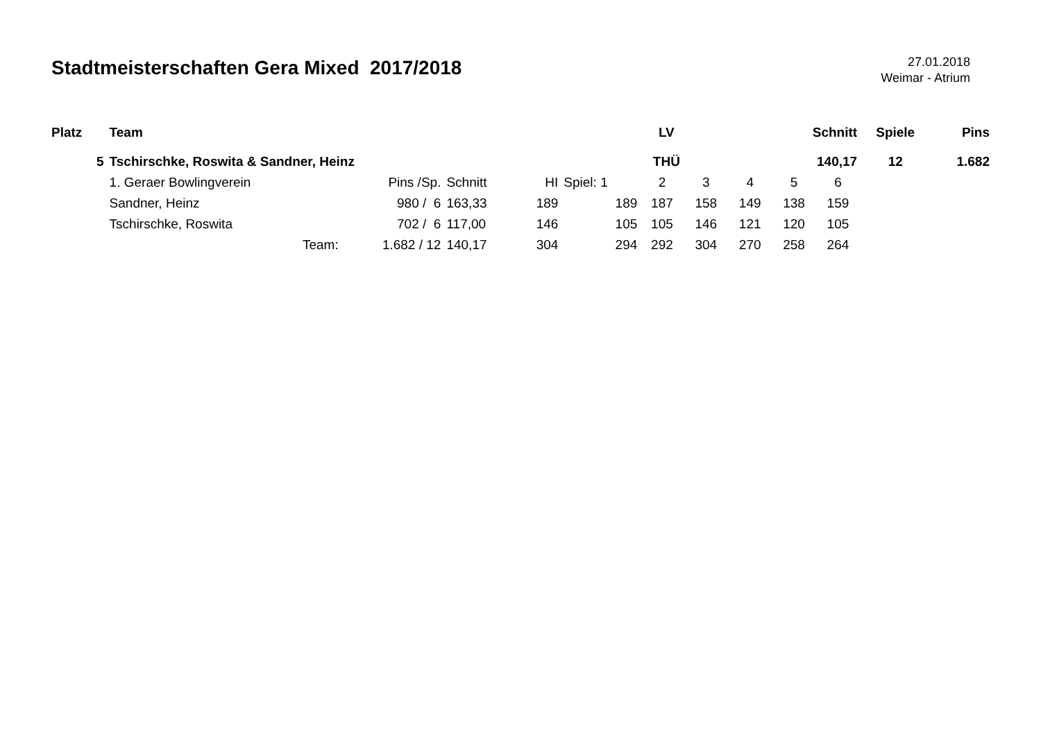Stadtmeisterschaften Gera Mixed 2017/2018
27.01.2018
Weimar - Atrium
| Platz | Team | | | | LV | | | | Schnitt | | | Spiele | Pins |
| --- | --- | --- | --- | --- | --- | --- | --- | --- | --- | --- | --- | --- | --- |
| 5 | Tschirschke, Roswita & Sandner, Heinz | | | | THÜ | | | | 140,17 | | | 12 | 1.682 |
| | 1. Geraer Bowlingverein | Pins /Sp. | Schnitt | HI | Spiel: 1 | 2 | 3 | 4 | 5 | 6 | | | |
| | Sandner, Heinz | 980 / 6 | 163,33 | 189 | 189 | 187 | 158 | 149 | 138 | 159 | | | |
| | Tschirschke, Roswita | 702 / 6 | 117,00 | 146 | 105 | 105 | 146 | 121 | 120 | 105 | | | |
| | Team: | 1.682 / 12 | 140,17 | 304 | 294 | 292 | 304 | 270 | 258 | 264 | | | |